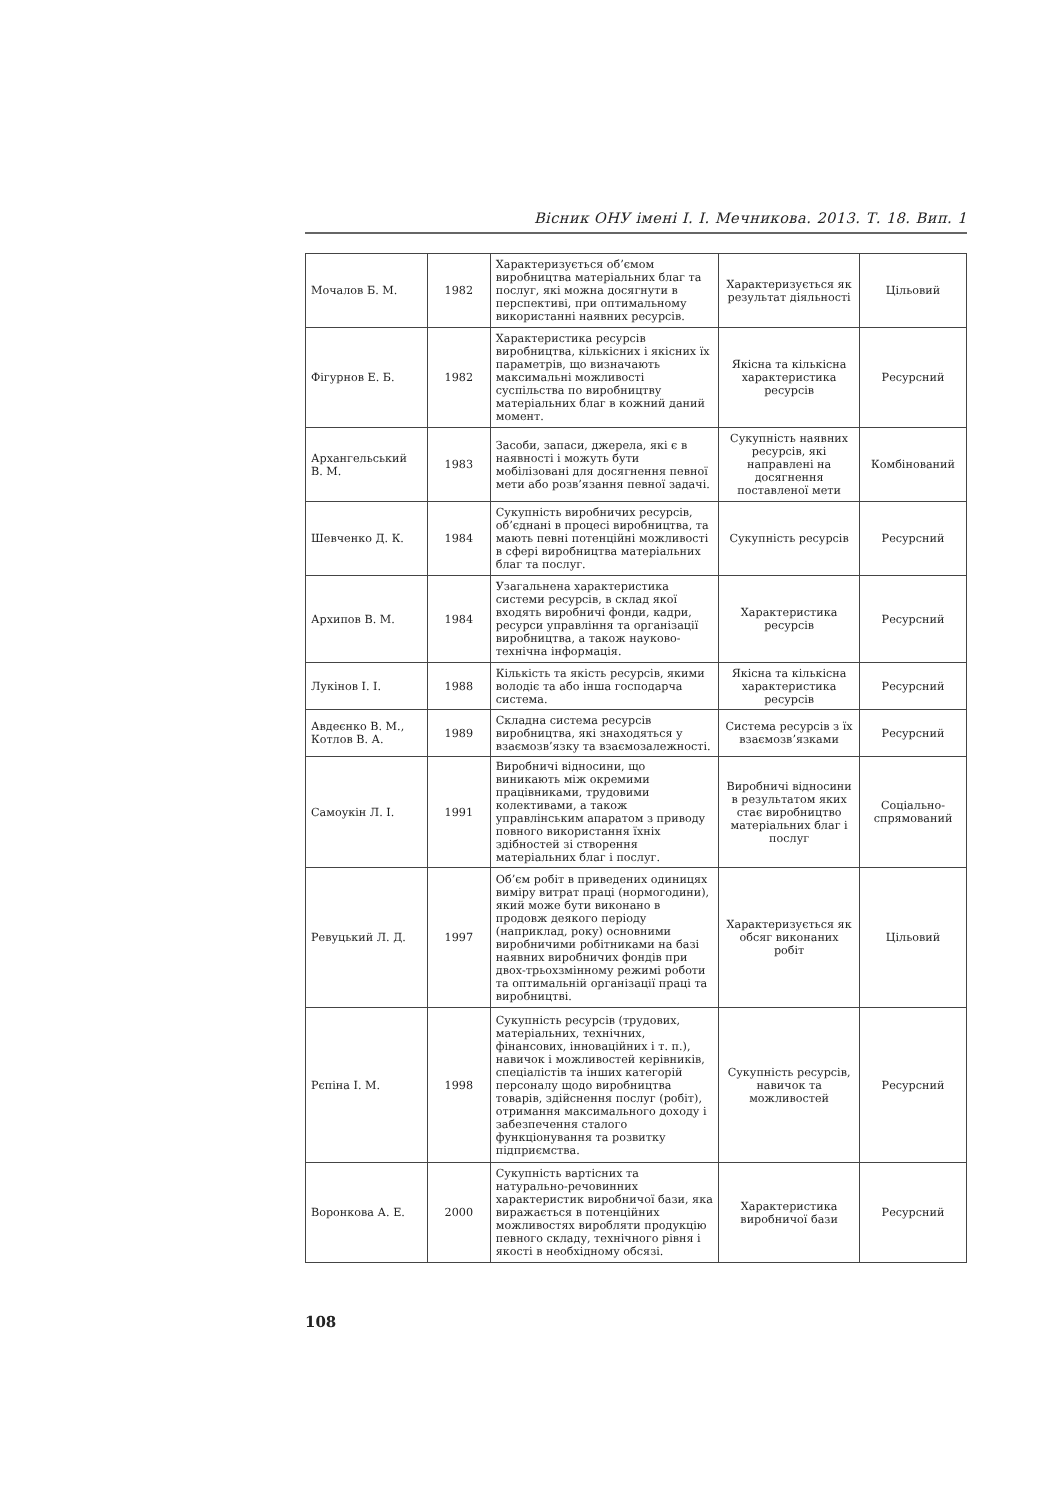Вісник ОНУ імені І. І. Мечникова. 2013. Т. 18. Вип. 1
| Мочалов Б. М. | 1982 | Характеризується об’ємом виробництва матеріальних благ та послуг, які можна досягнути в перспективі, при оптимальному використанні наявних ресурсів. | Характеризується як результат діяльності | Цільовий |
| Фігурнов Е. Б. | 1982 | Характеристика ресурсів виробництва, кількісних і якісних їх параметрів, що визначають максимальні можливості суспільства по виробництву матеріальних благ в кожний даний момент. | Якісна та кількісна характеристика ресурсів | Ресурсний |
| Архангельський В. М. | 1983 | Засоби, запаси, джерела, які є в наявності і можуть бути мобілізовані для досягнення певної мети або розв’язання певної задачі. | Сукупність наявних ресурсів, які направлені на досягнення поставленої мети | Комбінований |
| Шевченко Д. К. | 1984 | Сукупність виробничих ресурсів, об’єднані в процесі виробництва, та мають певні потенційні можливості в сфері виробництва матеріальних благ та послуг. | Сукупність ресурсів | Ресурсний |
| Архипов В. М. | 1984 | Узагальнена характеристика системи ресурсів, в склад якої входять виробничі фонди, кадри, ресурси управління та організації виробництва, а також науково-технічна інформація. | Характеристика ресурсів | Ресурсний |
| Лукінов І. І. | 1988 | Кількість та якість ресурсів, якими володіє та або інша господарча система. | Якісна та кількісна характеристика ресурсів | Ресурсний |
| Авдеєнко В. М., Котлов В. А. | 1989 | Складна система ресурсів виробництва, які знаходяться у взаємозв’язку та взаємозалежності. | Система ресурсів з їх взаємозв’язками | Ресурсний |
| Самоукін Л. І. | 1991 | Виробничі відносини, що виникають між окремими працівниками, трудовими колективами, а також управлінським апаратом з приводу повного використання їхніх здібностей зі створення матеріальних благ і послуг. | Виробничі відносини в результатом яких стає виробництво матеріальних благ і послуг | Соціально-спрямований |
| Ревуцький Л. Д. | 1997 | Об’єм робіт в приведених одиницях виміру витрат праці (нормогодини), який може бути виконано в продовж деякого періоду (наприклад, року) основними виробничими робітниками на базі наявних виробничих фондів при двох-трьохзмінному режимі роботи та оптимальній організації праці та виробництві. | Характеризується як обсяг виконаних робіт | Цільовий |
| Рєпіна І. М. | 1998 | Сукупність ресурсів (трудових, матеріальних, технічних, фінансових, інноваційних і т. п.), навичок і можливостей керівників, спеціалістів та інших категорій персоналу щодо виробництва товарів, здійснення послуг (робіт), отримання максимального доходу і забезпечення сталого функціонування та розвитку підприємства. | Сукупність ресурсів, навичок та можливостей | Ресурсний |
| Воронкова А. Е. | 2000 | Сукупність вартісних та натурально-речовинних характеристик виробничої бази, яка виражається в потенційних можливостях виробляти продукцію певного складу, технічного рівня і якості в необхідному обсязі. | Характеристика виробничої бази | Ресурсний |
108